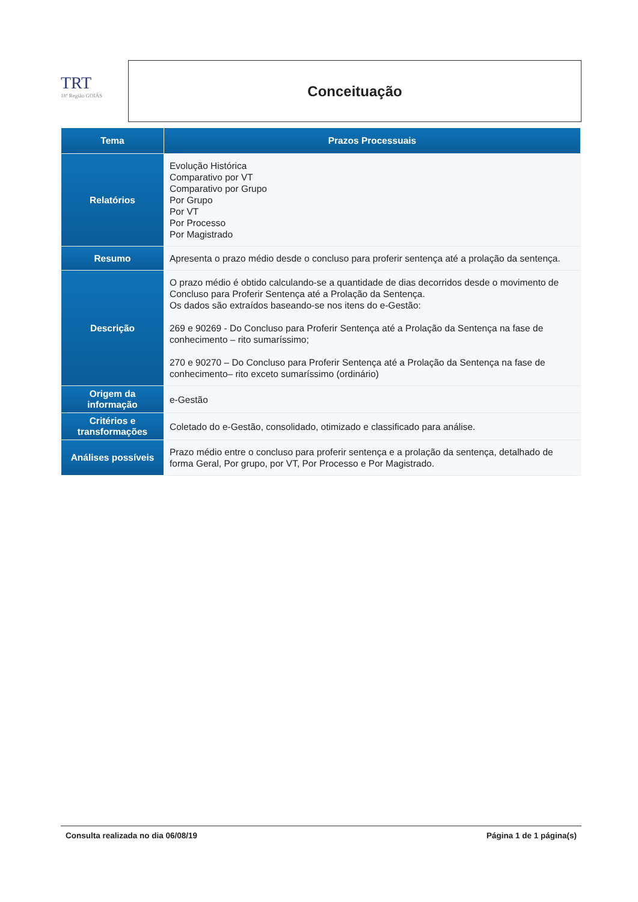TRT
18ª Região GOIÁS
Conceituação
| Tema | Prazos Processuais |
| --- | --- |
| Relatórios | Evolução Histórica Comparativo por VT Comparativo por Grupo Por Grupo Por VT Por Processo Por Magistrado |
| Resumo | Apresenta o prazo médio desde o concluso para proferir sentença até a prolação da sentença. |
| Descrição | O prazo médio é obtido calculando-se a quantidade de dias decorridos desde o movimento de Concluso para Proferir Sentença até a Prolação da Sentença. Os dados são extraídos baseando-se nos itens do e-Gestão: 269 e 90269 - Do Concluso para Proferir Sentença até a Prolação da Sentença na fase de conhecimento – rito sumaríssimo; 270 e 90270 – Do Concluso para Proferir Sentença até a Prolação da Sentença na fase de conhecimento– rito exceto sumaríssimo (ordinário) |
| Origem da informação | e-Gestão |
| Critérios e transformações | Coletado do e-Gestão, consolidado, otimizado e classificado para análise. |
| Análises possíveis | Prazo médio entre o concluso para proferir sentença e a prolação da sentença, detalhado de forma Geral, Por grupo, por VT, Por Processo e Por Magistrado. |
Consulta realizada no dia 06/08/19 Página 1 de 1 página(s)